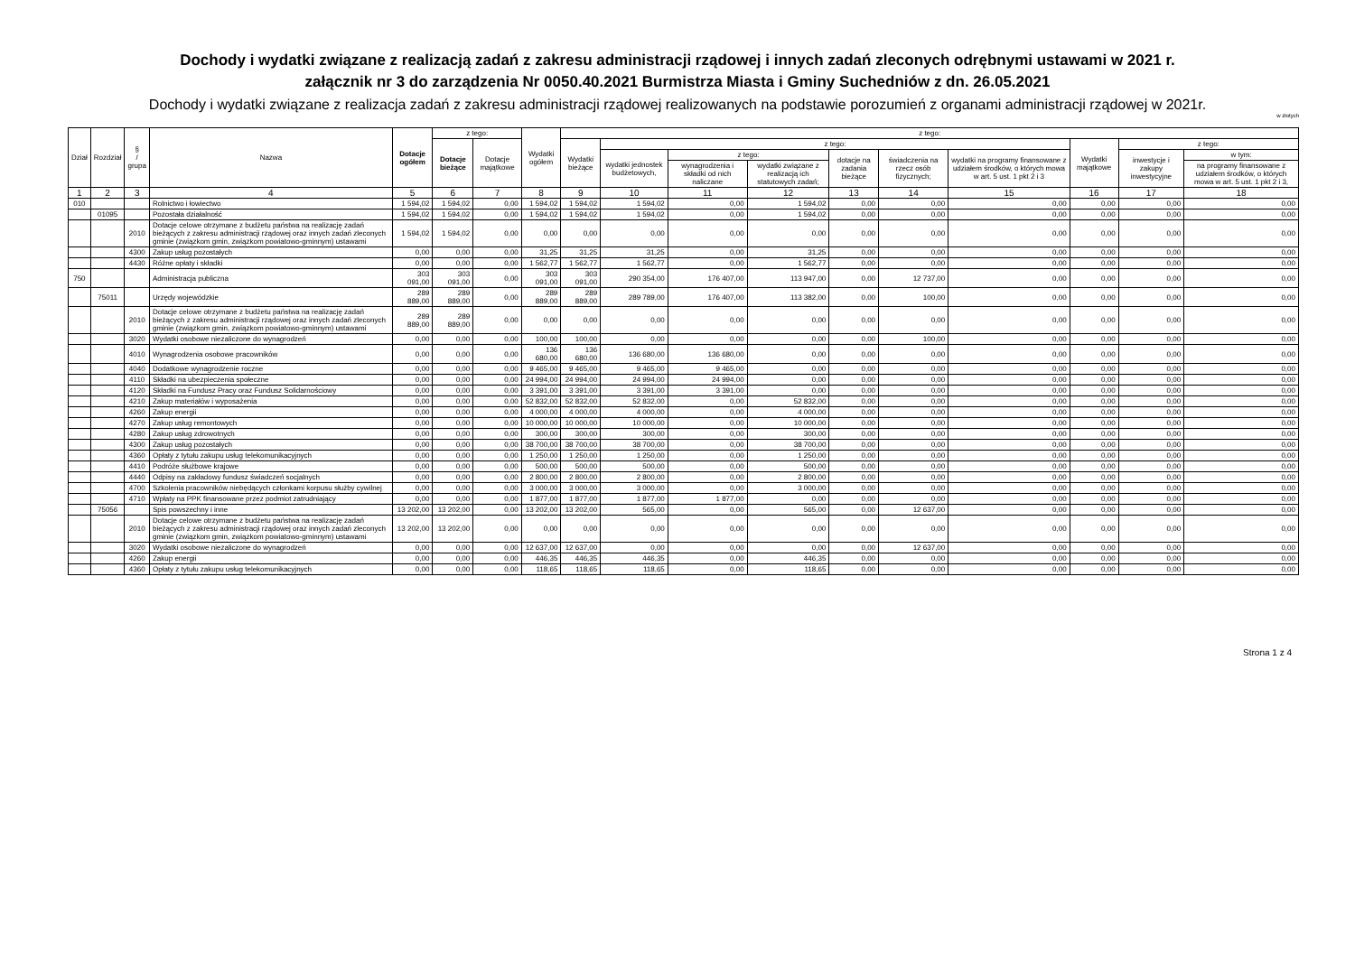Dochody i wydatki związane z realizacją zadań z zakresu administracji rządowej i innych zadań zleconych odrębnymi ustawami w 2021 r.
załącznik nr 3 do zarządzenia Nr 0050.40.2021 Burmistrza Miasta i Gminy Suchedniów z dn. 26.05.2021
Dochody i wydatki związane z realizacja zadań z zakresu administracji rządowej realizowanych na podstawie porozumień z organami administracji rządowej w 2021r.
w złotych
| Dział | Rozdział | § / grupa | Nazwa | Dotacje ogółem | z tego: | | Wydatki ogółem | z tego: | | | | | | | | | |
| --- | --- | --- | --- | --- | --- | --- | --- | --- | --- | --- | --- | --- | --- | --- | --- | --- | --- |
| | | | | | Dotacje bieżące | Dotacje majątkowe | | Wydatki bieżące | z tego: | | | | | | Wydatki majątkowe | z tego: | |
| | | | | | | | | | wydatki jednostek budżetowych, | z tego: | | dotacje na zadania bieżące | świadczenia na rzecz osób fizycznych; | wydatki na programy finansowane z udziałem środków, o których mowa w art. 5 ust. 1 pkt 2 i 3 | | inwestycje i zakupy inwestycyjne | w tym: |
| | | | | | | | | | | wynagrodzenia i składki od nich naliczane | wydatki związane z realizacją ich statutowych zadań; | | | | | | na programy finansowane z udziałem środków, o których mowa w art. 5 ust. 1 pkt 2 i 3, |
| 1 | 2 | 3 | 4 | 5 | 6 | 7 | 8 | 9 | 10 | 11 | 12 | 13 | 14 | 15 | 16 | 17 | 18 |
| 010 | | | Rolnictwo i łowiectwo | 1 594,02 | 1 594,02 | 0,00 | 1 594,02 | 1 594,02 | 1 594,02 | 0,00 | 1 594,02 | 0,00 | 0,00 | 0,00 | 0,00 | 0,00 | 0,00 |
| | 01095 | | Pozostała działalność | 1 594,02 | 1 594,02 | 0,00 | 1 594,02 | 1 594,02 | 1 594,02 | 0,00 | 1 594,02 | 0,00 | 0,00 | 0,00 | 0,00 | 0,00 | 0,00 |
| | | 2010 | Dotacje celowe otrzymane z budżetu państwa na realizację zadań bieżących z zakresu administracji rządowej oraz innych zadań zleconych gminie (związkom gmin, związkom powiatowo-gminnym) ustawami | 1 594,02 | 1 594,02 | 0,00 | 0,00 | 0,00 | 0,00 | 0,00 | 0,00 | 0,00 | 0,00 | 0,00 | 0,00 | 0,00 | 0,00 |
| | | 4300 | Zakup usług pozostałych | 0,00 | 0,00 | 0,00 | 31,25 | 31,25 | 31,25 | 0,00 | 31,25 | 0,00 | 0,00 | 0,00 | 0,00 | 0,00 | 0,00 |
| | | 4430 | Różne opłaty i składki | 0,00 | 0,00 | 0,00 | 1 562,77 | 1 562,77 | 1 562,77 | 0,00 | 1 562,77 | 0,00 | 0,00 | 0,00 | 0,00 | 0,00 | 0,00 |
| 750 | | | Administracja publiczna | 303 091,00 | 303 091,00 | 0,00 | 303 091,00 | 303 091,00 | 290 354,00 | 176 407,00 | 113 947,00 | 0,00 | 12 737,00 | 0,00 | 0,00 | 0,00 | 0,00 |
| | 75011 | | Urzędy wojewódzkie | 289 889,00 | 289 889,00 | 0,00 | 289 889,00 | 289 889,00 | 289 789,00 | 176 407,00 | 113 382,00 | 0,00 | 100,00 | 0,00 | 0,00 | 0,00 | 0,00 |
| | | 2010 | Dotacje celowe otrzymane z budżetu państwa na realizację zadań bieżących z zakresu administracji rządowej oraz innych zadań zleconych gminie (związkom gmin, związkom powiatowo-gminnym) ustawami | 289 889,00 | 289 889,00 | 0,00 | 0,00 | 0,00 | 0,00 | 0,00 | 0,00 | 0,00 | 0,00 | 0,00 | 0,00 | 0,00 | 0,00 |
| | | 3020 | Wydatki osobowe niezaliczone do wynagrodzeń | 0,00 | 0,00 | 0,00 | 100,00 | 100,00 | 0,00 | 0,00 | 0,00 | 0,00 | 100,00 | 0,00 | 0,00 | 0,00 | 0,00 |
| | | 4010 | Wynagrodzenia osobowe pracowników | 0,00 | 0,00 | 0,00 | 136 680,00 | 136 680,00 | 136 680,00 | 136 680,00 | 0,00 | 0,00 | 0,00 | 0,00 | 0,00 | 0,00 | 0,00 |
| | | 4040 | Dodatkowe wynagrodzenie roczne | 0,00 | 0,00 | 0,00 | 9 465,00 | 9 465,00 | 9 465,00 | 9 465,00 | 0,00 | 0,00 | 0,00 | 0,00 | 0,00 | 0,00 | 0,00 |
| | | 4110 | Składki na ubezpieczenia społeczne | 0,00 | 0,00 | 0,00 | 24 994,00 | 24 994,00 | 24 994,00 | 24 994,00 | 0,00 | 0,00 | 0,00 | 0,00 | 0,00 | 0,00 | 0,00 |
| | | 4120 | Składki na Fundusz Pracy oraz Fundusz Solidarnościowy | 0,00 | 0,00 | 0,00 | 3 391,00 | 3 391,00 | 3 391,00 | 3 391,00 | 0,00 | 0,00 | 0,00 | 0,00 | 0,00 | 0,00 | 0,00 |
| | | 4210 | Zakup materiałów i wyposażenia | 0,00 | 0,00 | 0,00 | 52 832,00 | 52 832,00 | 52 832,00 | 0,00 | 52 832,00 | 0,00 | 0,00 | 0,00 | 0,00 | 0,00 | 0,00 |
| | | 4260 | Zakup energii | 0,00 | 0,00 | 0,00 | 4 000,00 | 4 000,00 | 4 000,00 | 0,00 | 4 000,00 | 0,00 | 0,00 | 0,00 | 0,00 | 0,00 | 0,00 |
| | | 4270 | Zakup usług remontowych | 0,00 | 0,00 | 0,00 | 10 000,00 | 10 000,00 | 10 000,00 | 0,00 | 10 000,00 | 0,00 | 0,00 | 0,00 | 0,00 | 0,00 | 0,00 |
| | | 4280 | Zakup usług zdrowotnych | 0,00 | 0,00 | 0,00 | 300,00 | 300,00 | 300,00 | 0,00 | 300,00 | 0,00 | 0,00 | 0,00 | 0,00 | 0,00 | 0,00 |
| | | 4300 | Zakup usług pozostałych | 0,00 | 0,00 | 0,00 | 38 700,00 | 38 700,00 | 38 700,00 | 0,00 | 38 700,00 | 0,00 | 0,00 | 0,00 | 0,00 | 0,00 | 0,00 |
| | | 4360 | Opłaty z tytułu zakupu usług telekomunikacyjnych | 0,00 | 0,00 | 0,00 | 1 250,00 | 1 250,00 | 1 250,00 | 0,00 | 1 250,00 | 0,00 | 0,00 | 0,00 | 0,00 | 0,00 | 0,00 |
| | | 4410 | Podróże służbowe krajowe | 0,00 | 0,00 | 0,00 | 500,00 | 500,00 | 500,00 | 0,00 | 500,00 | 0,00 | 0,00 | 0,00 | 0,00 | 0,00 | 0,00 |
| | | 4440 | Odpisy na zakładowy fundusz świadczeń socjalnych | 0,00 | 0,00 | 0,00 | 2 800,00 | 2 800,00 | 2 800,00 | 0,00 | 2 800,00 | 0,00 | 0,00 | 0,00 | 0,00 | 0,00 | 0,00 |
| | | 4700 | Szkolenia pracowników niebędących członkami korpusu służby cywilnej | 0,00 | 0,00 | 0,00 | 3 000,00 | 3 000,00 | 3 000,00 | 0,00 | 3 000,00 | 0,00 | 0,00 | 0,00 | 0,00 | 0,00 | 0,00 |
| | | 4710 | Wpłaty na PPK finansowane przez podmiot zatrudniający | 0,00 | 0,00 | 0,00 | 1 877,00 | 1 877,00 | 1 877,00 | 1 877,00 | 0,00 | 0,00 | 0,00 | 0,00 | 0,00 | 0,00 | 0,00 |
| | 75056 | | Spis powszechny i inne | 13 202,00 | 13 202,00 | 0,00 | 13 202,00 | 13 202,00 | 565,00 | 0,00 | 565,00 | 0,00 | 12 637,00 | 0,00 | 0,00 | 0,00 | 0,00 |
| | | 2010 | Dotacje celowe otrzymane z budżetu państwa na realizację zadań bieżących z zakresu administracji rządowej oraz innych zadań zleconych gminie (związkom gmin, związkom powiatowo-gminnym) ustawami | 13 202,00 | 13 202,00 | 0,00 | 0,00 | 0,00 | 0,00 | 0,00 | 0,00 | 0,00 | 0,00 | 0,00 | 0,00 | 0,00 | 0,00 |
| | | 3020 | Wydatki osobowe niezaliczone do wynagrodzeń | 0,00 | 0,00 | 0,00 | 12 637,00 | 12 637,00 | 0,00 | 0,00 | 0,00 | 0,00 | 12 637,00 | 0,00 | 0,00 | 0,00 | 0,00 |
| | | 4260 | Zakup energii | 0,00 | 0,00 | 0,00 | 446,35 | 446,35 | 446,35 | 0,00 | 446,35 | 0,00 | 0,00 | 0,00 | 0,00 | 0,00 | 0,00 |
| | | 4360 | Opłaty z tytułu zakupu usług telekomunikacyjnych | 0,00 | 0,00 | 0,00 | 118,65 | 118,65 | 118,65 | 0,00 | 118,65 | 0,00 | 0,00 | 0,00 | 0,00 | 0,00 | 0,00 |
Strona 1 z 4